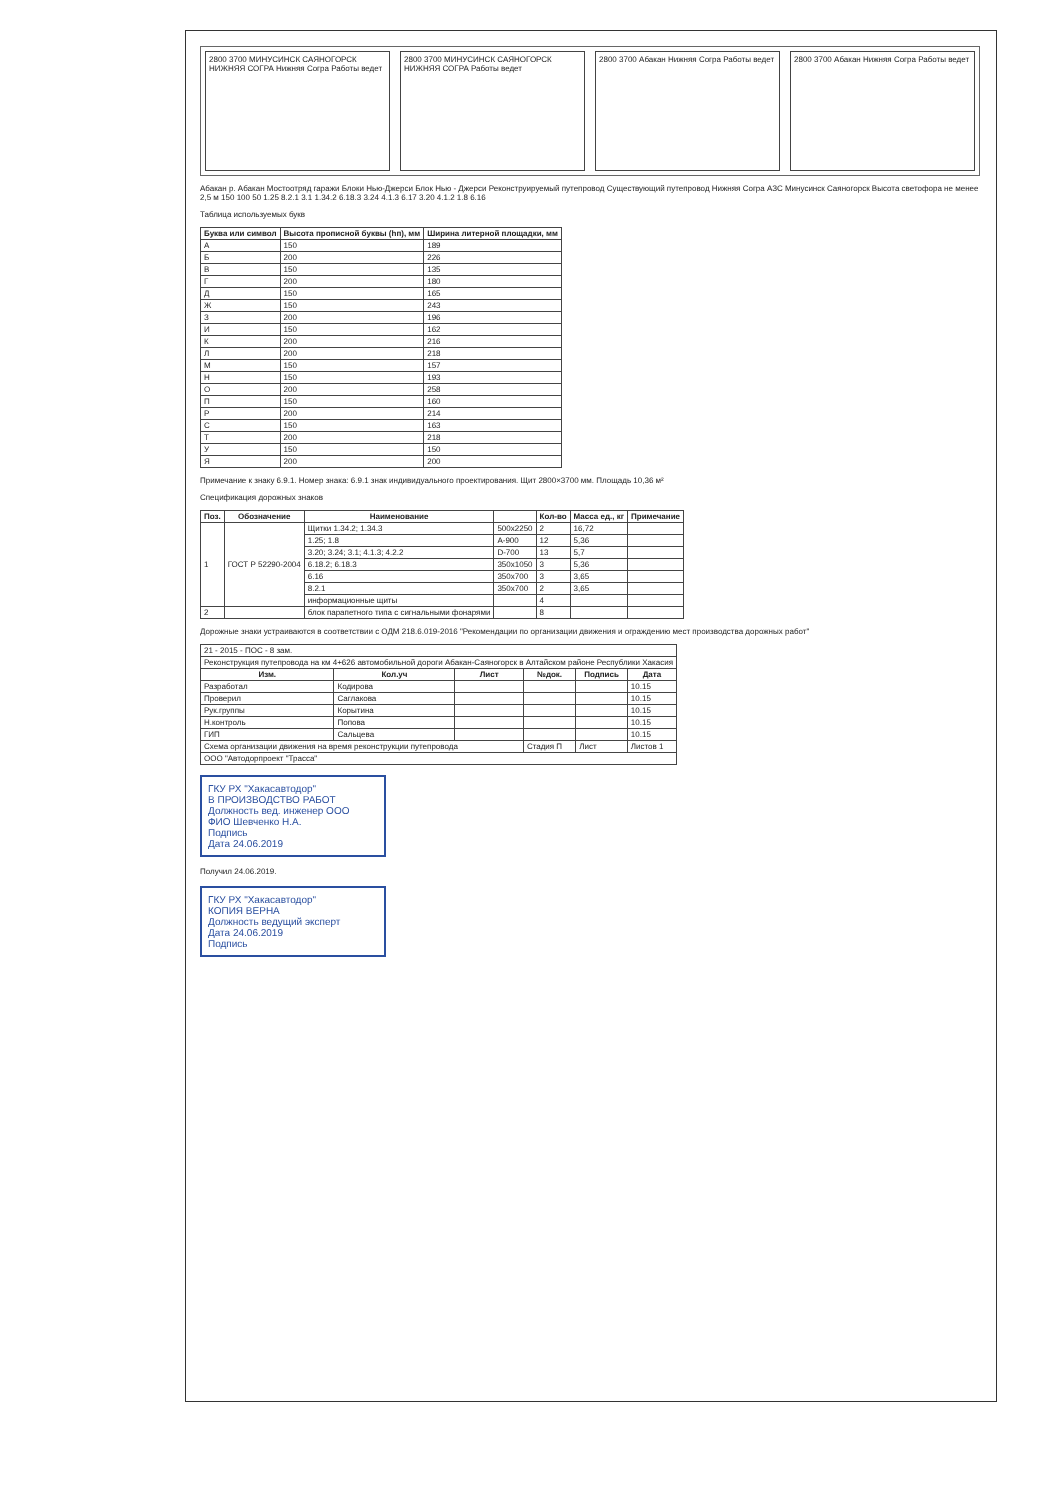2800 3700 МИНУСИНСК САЯНОГОРСК НИЖНЯЯ СОГРА Нижняя Согра Работы ведет
2800 3700 МИНУСИНСК САЯНОГОРСК НИЖНЯЯ СОГРА Работы ведет
2800 3700 Абакан Нижняя Согра Работы ведет
2800 3700 Абакан Нижняя Согра Работы ведет
Абакан р. Абакан Мостоотряд гаражи Блоки Нью-Джерси Блок Нью - Джерси Реконструируемый путепровод Существующий путепровод Нижняя Согра АЗС Минусинск Саяногорск Высота светофора не менее 2,5 м 150 100 50 1.25 8.2.1 3.1 1.34.2 6.18.3 3.24 4.1.3 6.17 3.20 4.1.2 1.8 6.16
Таблица используемых букв
| Буква или символ | Высота прописной буквы (hп), мм | Ширина литерной площадки, мм |
| --- | --- | --- |
| А | 150 | 189 |
| Б | 200 | 226 |
| В | 150 | 135 |
| Г | 200 | 180 |
| Д | 150 | 165 |
| Ж | 150 | 243 |
| З | 200 | 196 |
| И | 150 | 162 |
| К | 200 | 216 |
| Л | 200 | 218 |
| М | 150 | 157 |
| Н | 150 | 193 |
| О | 200 | 258 |
| П | 150 | 160 |
| Р | 200 | 214 |
| С | 150 | 163 |
| Т | 200 | 218 |
| У | 150 | 150 |
| Я | 200 | 200 |
Примечание к знаку 6.9.1. Номер знака: 6.9.1 знак индивидуального проектирования. Щит 2800×3700 мм. Площадь 10,36 м²
Спецификация дорожных знаков
| Поз. | Обозначение | Наименование | | Кол-во | Масса ед., кг | Примечание |
| --- | --- | --- | --- | --- | --- | --- |
| 1 | ГОСТ Р 52290-2004 | Щитки 1.34.2; 1.34.3 | 500x2250 | 2 | 16,72 | |
| | | 1.25; 1.8 | A-900 | 12 | 5,36 | |
| | | 3.20; 3.24; 3.1; 4.1.3; 4.2.2 | D-700 | 13 | 5,7 | |
| | | 6.18.2; 6.18.3 | 350x1050 | 3 | 5,36 | |
| | | 6.16 | 350x700 | 3 | 3,65 | |
| | | 8.2.1 | 350x700 | 2 | 3,65 | |
| | | информационные щиты | | 4 | | |
| 2 | | блок парапетного типа с сигнальными фонарями | | 8 | | |
Дорожные знаки устраиваются в соответствии с ОДМ 218.6.019-2016 "Рекомендации по организации движения и ограждению мест производства дорожных работ"
| 21 - 2015 - ПОС - 8 зам. | | | | | |
| Реконструкция путепровода на км 4+626 автомобильной дороги Абакан-Саяногорск в Алтайском районе Республики Хакасия | | | | | |
| Изм. | Кол.уч | Лист | №док. | Подпись | Дата |
| Разработал | Кодирова | | | | 10.15 |
| Проверил | Саглакова | | | | 10.15 |
| Рук.группы | Корытина | | | | 10.15 |
| Н.контроль | Попова | | | | 10.15 |
| ГИП | Сальцева | | | | 10.15 |
| Схема организации движения на время реконструкции путепровода | | | Стадия П | Лист | Листов 1 |
| ООО "Автодорпроект "Трасса" | | | | | |
ГКУ РХ "Хакасавтодор"
В ПРОИЗВОДСТВО РАБОТ
Должность вед. инженер ООО
ФИО Шевченко Н.А.
Подпись
Дата 24.06.2019
Получил 24.06.2019.
ГКУ РХ "Хакасавтодор"
КОПИЯ ВЕРНА
Должность ведущий эксперт
Дата 24.06.2019
Подпись